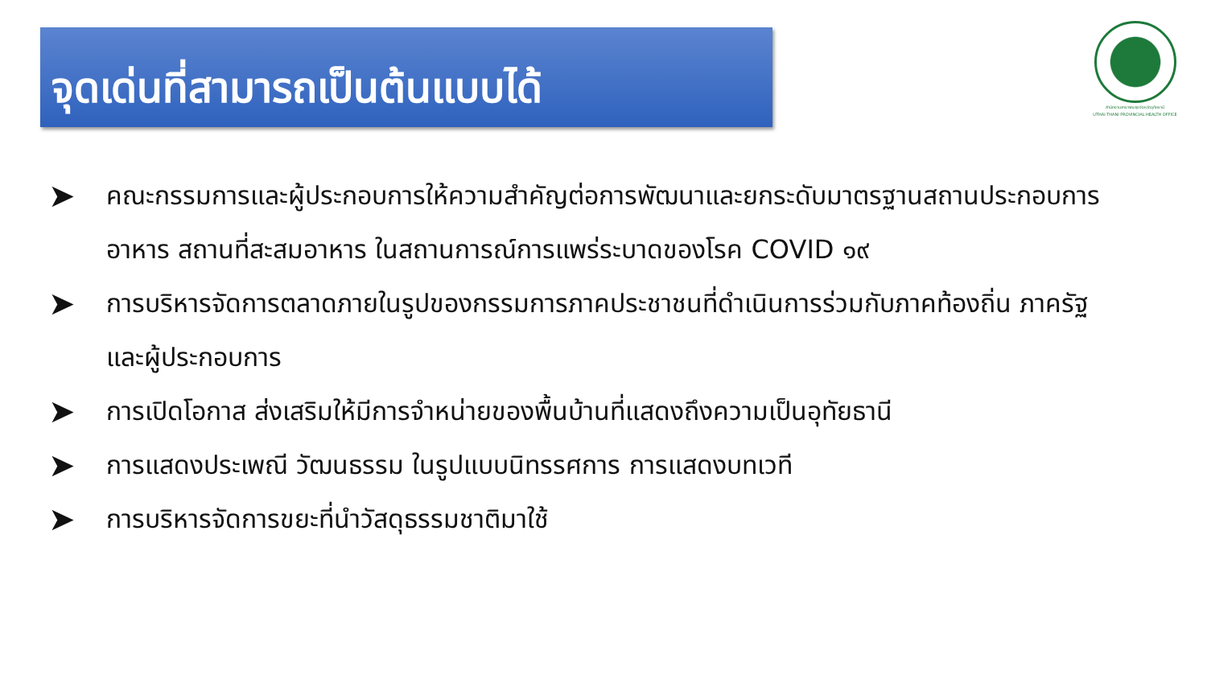จุดเด่นที่สามารถเป็นต้นแบบได้
สำนักงานสาธารณสุขจังหวัดอุทัยธานี
UTHAI THANI PROVINCIAL HEALTH OFFICE
➤ คณะกรรมการและผู้ประกอบการให้ความสำคัญต่อการพัฒนาและยกระดับมาตรฐานสถานประกอบการอาหาร สถานที่สะสมอาหาร ในสถานการณ์การแพร่ระบาดของโรค COVID ๑๙
➤ การบริหารจัดการตลาดภายในรูปของกรรมการภาคประชาชนที่ดำเนินการร่วมกับภาคท้องถิ่น ภาครัฐ และผู้ประกอบการ
➤ การเปิดโอกาส ส่งเสริมให้มีการจำหน่ายของพื้นบ้านที่แสดงถึงความเป็นอุทัยธานี
➤ การแสดงประเพณี วัฒนธรรม ในรูปแบบนิทรรศการ การแสดงบทเวที
➤ การบริหารจัดการขยะที่นำวัสดุธรรมชาติมาใช้